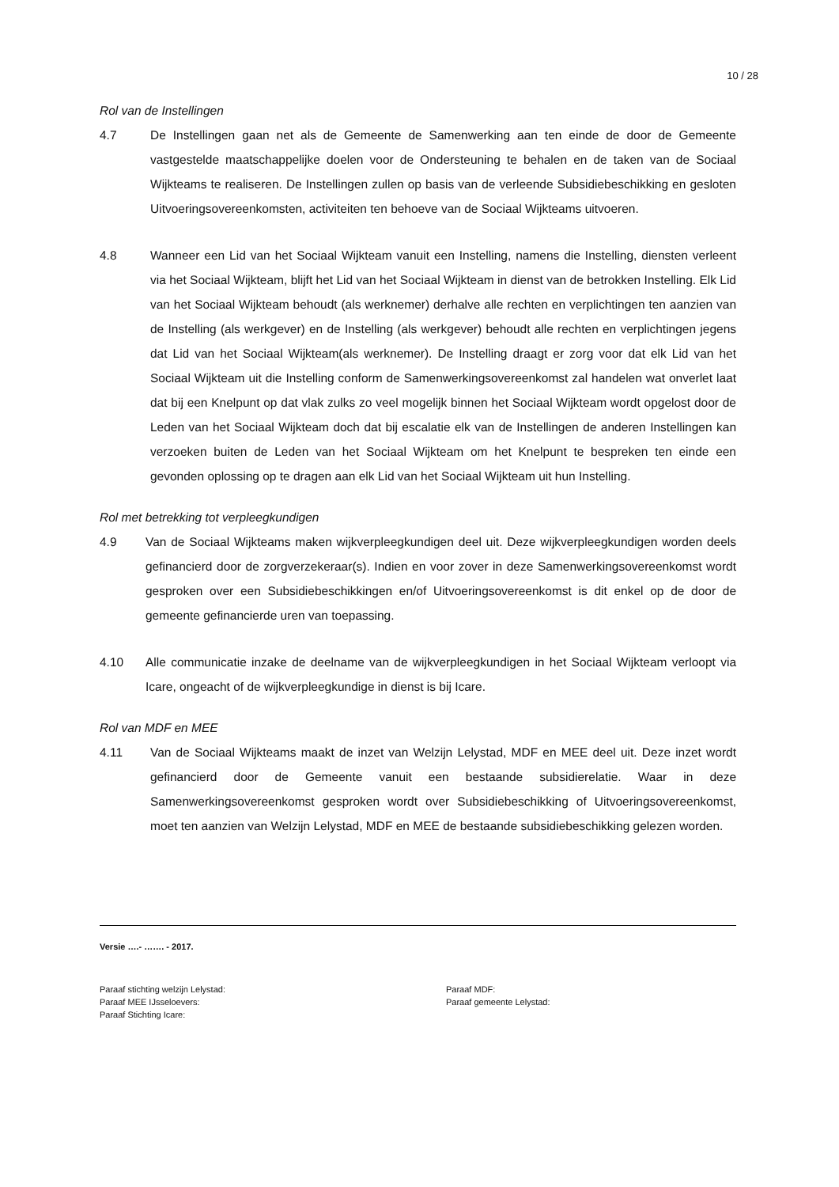10 / 28
Rol van de Instellingen
4.7 De Instellingen gaan net als de Gemeente de Samenwerking aan ten einde de door de Gemeente vastgestelde maatschappelijke doelen voor de Ondersteuning te behalen en de taken van de Sociaal Wijkteams te realiseren. De Instellingen zullen op basis van de verleende Subsidiebeschikking en gesloten Uitvoeringsovereenkomsten, activiteiten ten behoeve van de Sociaal Wijkteams uitvoeren.
4.8 Wanneer een Lid van het Sociaal Wijkteam vanuit een Instelling, namens die Instelling, diensten verleent via het Sociaal Wijkteam, blijft het Lid van het Sociaal Wijkteam in dienst van de betrokken Instelling. Elk Lid van het Sociaal Wijkteam behoudt (als werknemer) derhalve alle rechten en verplichtingen ten aanzien van de Instelling (als werkgever) en de Instelling (als werkgever) behoudt alle rechten en verplichtingen jegens dat Lid van het Sociaal Wijkteam(als werknemer). De Instelling draagt er zorg voor dat elk Lid van het Sociaal Wijkteam uit die Instelling conform de Samenwerkingsovereenkomst zal handelen wat onverlet laat dat bij een Knelpunt op dat vlak zulks zo veel mogelijk binnen het Sociaal Wijkteam wordt opgelost door de Leden van het Sociaal Wijkteam doch dat bij escalatie elk van de Instellingen de anderen Instellingen kan verzoeken buiten de Leden van het Sociaal Wijkteam om het Knelpunt te bespreken ten einde een gevonden oplossing op te dragen aan elk Lid van het Sociaal Wijkteam uit hun Instelling.
Rol met betrekking tot verpleegkundigen
4.9 Van de Sociaal Wijkteams maken wijkverpleegkundigen deel uit. Deze wijkverpleegkundigen worden deels gefinancierd door de zorgverzekeraar(s). Indien en voor zover in deze Samenwerkingsovereenkomst wordt gesproken over een Subsidiebeschikkingen en/of Uitvoeringsovereenkomst is dit enkel op de door de gemeente gefinancierde uren van toepassing.
4.10 Alle communicatie inzake de deelname van de wijkverpleegkundigen in het Sociaal Wijkteam verloopt via Icare, ongeacht of de wijkverpleegkundige in dienst is bij Icare.
Rol van MDF en MEE
4.11 Van de Sociaal Wijkteams maakt de inzet van Welzijn Lelystad, MDF en MEE deel uit. Deze inzet wordt gefinancierd door de Gemeente vanuit een bestaande subsidierelatie. Waar in deze Samenwerkingsovereenkomst gesproken wordt over Subsidiebeschikking of Uitvoeringsovereenkomst, moet ten aanzien van Welzijn Lelystad, MDF en MEE de bestaande subsidiebeschikking gelezen worden.
Versie ….- ……. - 2017.
Paraaf stichting welzijn Lelystad: Paraaf MDF:
Paraaf MEE IJsseloevers: Paraaf gemeente Lelystad:
Paraaf Stichting Icare: